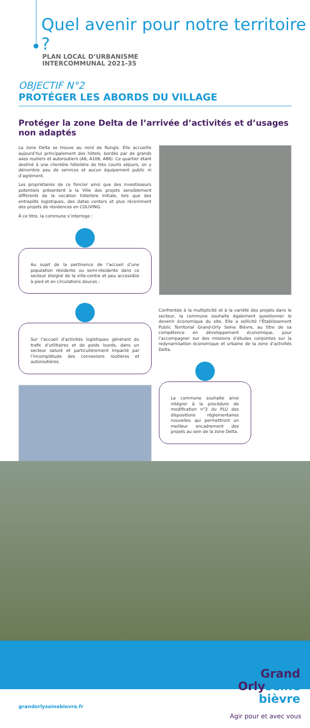Quel avenir pour notre territoire ?
PLAN LOCAL D’URBANISME
INTERCOMMUNAL 2021-35
OBJECTIF N°2
PROTÉGER LES ABORDS DU VILLAGE
Protéger la zone Delta de l’arrivée d’activités et d’usages non adaptés
La zone Delta se trouve au nord de Rungis. Elle accueille aujourd’hui principalement des hôtels, bordés par de grands axes routiers et autoroutiers (A6, A106, A86). Ce quartier étant destiné à une clientèle hôtelière de très courts séjours, on y dénombre peu de services et aucun équipement public ni d’agrément.
Les propriétaires de ce foncier ainsi que des investisseurs potentiels présentent à la Ville des projets sensiblement différents de la vocation hôtelière initiale, tels que des entrepôts logistiques, des datas centers et plus récemment des projets de résidences en COLIVING.
À ce titre, la commune s’interroge :
Au sujet de la pertinence de l’accueil d’une population résidente ou semi-résidente dans ce secteur éloigné de la ville-centre et peu accessible à pied et en circulations douces ;
Sur l’accueil d’activités logistiques générant du trafic d’utilitaires et de poids lourds, dans un secteur saturé et particulièrement impacté par l’incomplétude des connexions routières et autoroutières.
Confrontée à la multiplicité et à la variété des projets dans le secteur, la commune souhaite également questionner le devenir économique du site. Elle a sollicité l’Établissement Public Territorial Grand-Orly Seine Bièvre, au titre de sa compétence en développement économique, pour l’accompagner sur des missions d’études conjointes sur la redynamisation économique et urbaine de la zone d’activités Delta.
La commune souhaite ainsi intégrer à la procédure de modification n°2 du PLU des dispositions réglementaires nouvelles qui permettront un meilleur encadrement des projets au sein de la zone Delta.
grandorlyseinebievre.fr
Grand
Orlyseine
bièvre
Agir pour et avec vous